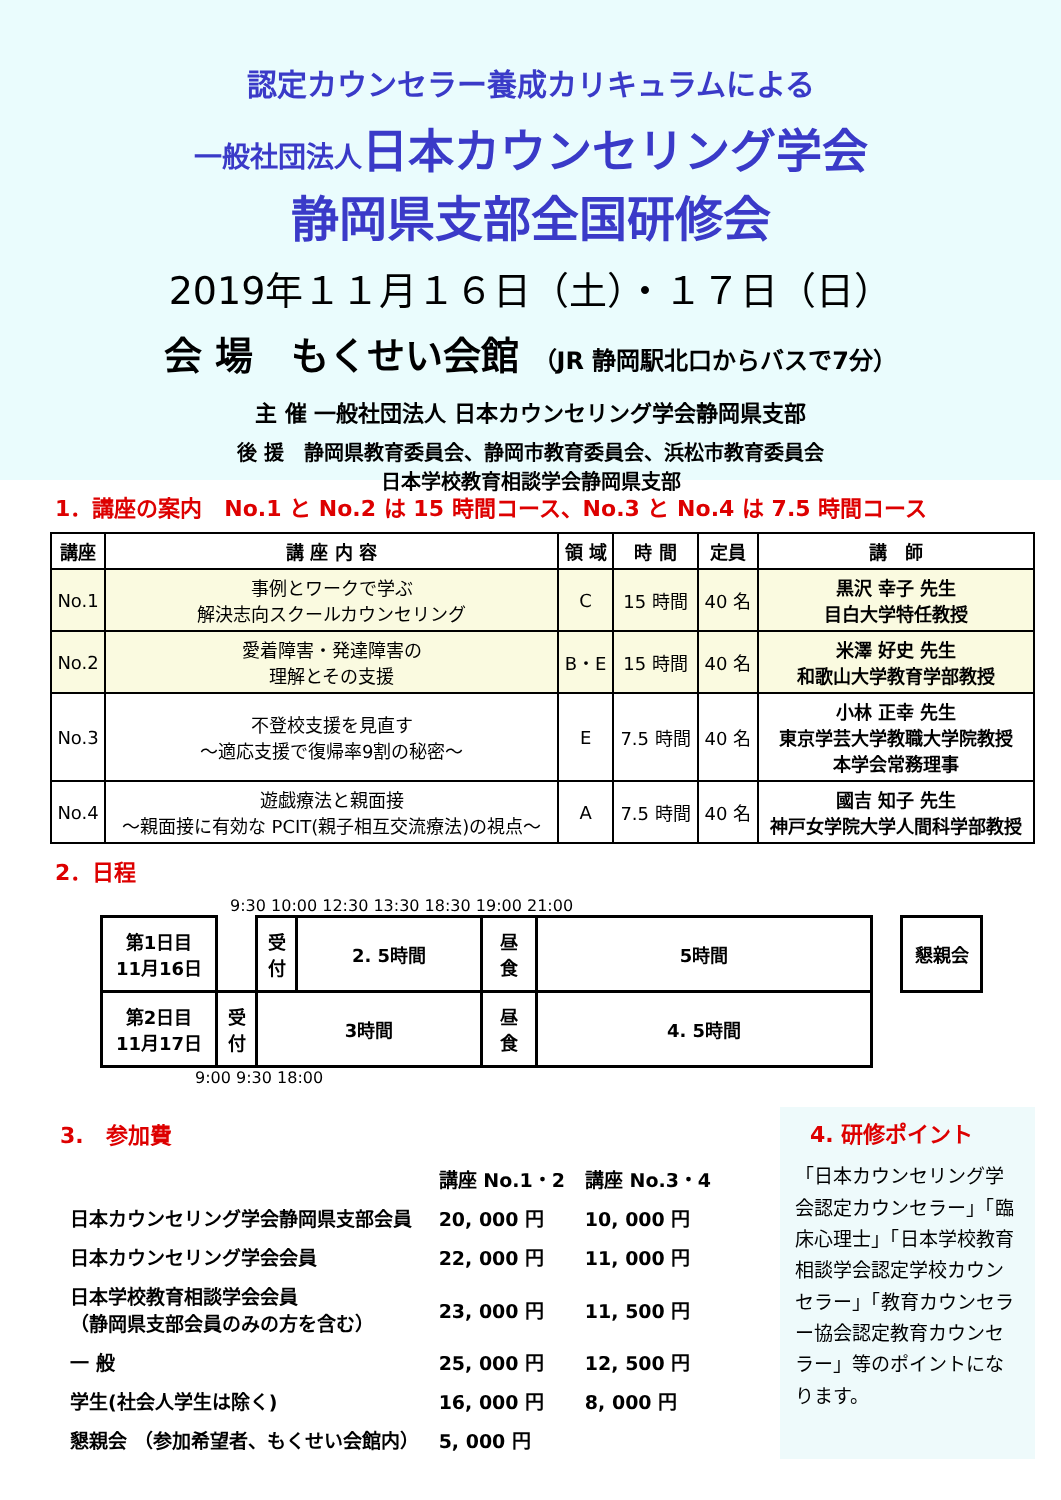認定カウンセラー養成カリキュラムによる
一般社団法人日本カウンセリング学会
静岡県支部全国研修会
2019年１１月１６日（土）・１７日（日）
会 場　もくせい会館 （JR 静岡駅北口からバスで7分）
主 催 一般社団法人 日本カウンセリング学会静岡県支部
後 援　静岡県教育委員会、静岡市教育委員会、浜松市教育委員会
日本学校教育相談学会静岡県支部
1．講座の案内　No.1 と No.2 は 15 時間コース、No.3 と No.4 は 7.5 時間コース
| 講座 | 講 座 内 容 | 領 域 | 時 間 | 定員 | 講 師 |
| --- | --- | --- | --- | --- | --- |
| No.1 | 事例とワークで学ぶ 解決志向スクールカウンセリング | C | 15 時間 | 40 名 | 黒沢 幸子 先生 目白大学特任教授 |
| No.2 | 愛着障害・発達障害の 理解とその支援 | B・E | 15 時間 | 40 名 | 米澤 好史 先生 和歌山大学教育学部教授 |
| No.3 | 不登校支援を見直す ～適応支援で復帰率9割の秘密～ | E | 7.5 時間 | 40 名 | 小林 正幸 先生 東京学芸大学教職大学院教授 本学会常務理事 |
| No.4 | 遊戯療法と親面接 ～親面接に有効な PCIT(親子相互交流療法)の視点～ | A | 7.5 時間 | 40 名 | 國吉 知子 先生 神戸女学院大学人間科学部教授 |
2．日程
9:30 10:00 12:30 13:30 18:30 19:00 21:00
| 第1日目 11月16日 | | 受 付 | 2. 5時間 | 昼 食 | 5時間 | | 懇親会 |
| 第2日目 11月17日 | 受 付 | 3時間 | | 昼 食 | 4. 5時間 | | |
9:00 9:30 18:00
3.　参加費
| | 講座 No.1・2 | 講座 No.3・4 |
| 日本カウンセリング学会静岡県支部会員 | 20, 000 円 | 10, 000 円 |
| 日本カウンセリング学会会員 | 22, 000 円 | 11, 000 円 |
| 日本学校教育相談学会会員 （静岡県支部会員のみの方を含む） | 23, 000 円 | 11, 500 円 |
| 一 般 | 25, 000 円 | 12, 500 円 |
| 学生(社会人学生は除く) | 16, 000 円 | 8, 000 円 |
| 懇親会 （参加希望者、もくせい会館内） | 5, 000 円 | |
4. 研修ポイント
「日本カウンセリング学会認定カウンセラー」「臨床心理士」「日本学校教育相談学会認定学校カウンセラー」「教育カウンセラー協会認定教育カウンセラー」等のポイントになります。